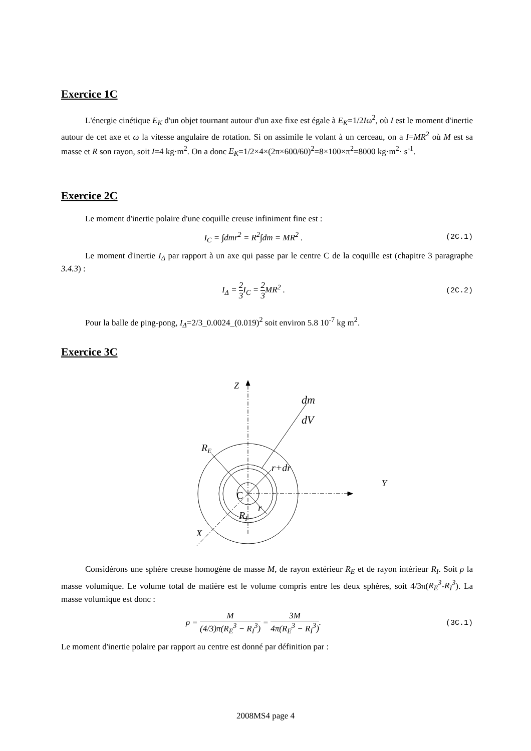Exercice 1C
L'énergie cinétique E<sub>K</sub> d'un objet tournant autour d'un axe fixe est égale à E<sub>K</sub>=1/2Iω<sup>2</sup>, où I est le moment d'inertie autour de cet axe et ω la vitesse angulaire de rotation. Si on assimile le volant à un cerceau, on a I=MR<sup>2</sup> où M est sa masse et R son rayon, soit I=4 kg·m<sup>2</sup>. On a donc E<sub>K</sub>=1/2×4×(2π×600/60)<sup>2</sup>=8×100×π<sup>2</sup>=8000 kg·m<sup>2</sup>· s<sup>-1</sup>.
Exercice 2C
Le moment d'inertie polaire d'une coquille creuse infiniment fine est :
I<sub>C</sub> = ∫dmr<sup>2</sup> = R<sup>2</sup>∫dm = MR<sup>2</sup> . (2C.1)
Le moment d'inertie I<sub>Δ</sub> par rapport à un axe qui passe par le centre C de la coquille est (chapitre 3 paragraphe 3.4.3) :
I<sub>Δ</sub> = 2 3 I<sub>C</sub> = 2 3 MR<sup>2</sup> . (2C.2)
Pour la balle de ping-pong, I<sub>Δ</sub>=2/3_0.0024_(0.019)<sup>2</sup> soit environ 5.8 10<sup>-7</sup> kg m<sup>2</sup>.
Exercice 3C
Z
dm
dV
RE
r+dr
Y
C
r
RI
X
Considérons une sphère creuse homogène de masse M, de rayon extérieur R<sub>E</sub> et de rayon intérieur R<sub>I</sub>. Soit ρ la masse volumique. Le volume total de matière est le volume compris entre les deux sphères, soit 4/3π(R<sub>E</sub><sup>3</sup>-R<sub>I</sub><sup>3</sup>). La masse volumique est donc :
ρ = M (4/3)π(R<sub>E</sub><sup>3</sup> − R<sub>I</sub><sup>3</sup>) = 3M 4π(R<sub>E</sub><sup>3</sup> − R<sub>I</sub><sup>3</sup>). (3C.1)
Le moment d'inertie polaire par rapport au centre est donné par définition par :
2008MS4 page 4